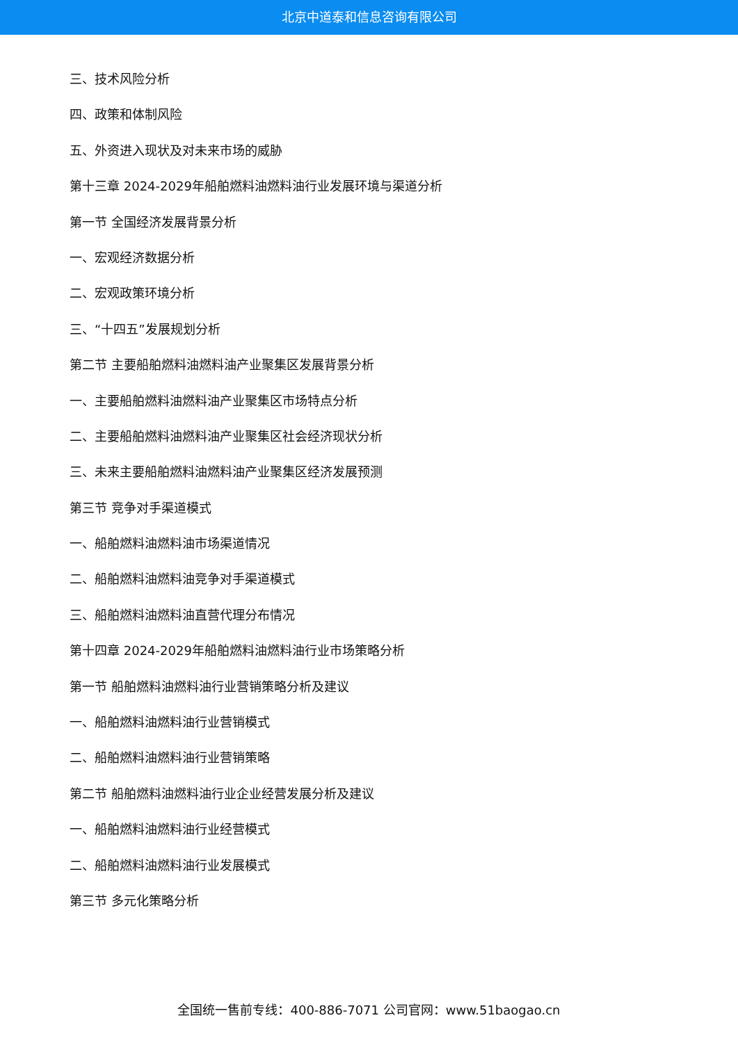北京中道泰和信息咨询有限公司
三、技术风险分析
四、政策和体制风险
五、外资进入现状及对未来市场的威胁
第十三章 2024-2029年船舶燃料油燃料油行业发展环境与渠道分析
第一节 全国经济发展背景分析
一、宏观经济数据分析
二、宏观政策环境分析
三、“十四五”发展规划分析
第二节 主要船舶燃料油燃料油产业聚集区发展背景分析
一、主要船舶燃料油燃料油产业聚集区市场特点分析
二、主要船舶燃料油燃料油产业聚集区社会经济现状分析
三、未来主要船舶燃料油燃料油产业聚集区经济发展预测
第三节 竞争对手渠道模式
一、船舶燃料油燃料油市场渠道情况
二、船舶燃料油燃料油竞争对手渠道模式
三、船舶燃料油燃料油直营代理分布情况
第十四章 2024-2029年船舶燃料油燃料油行业市场策略分析
第一节 船舶燃料油燃料油行业营销策略分析及建议
一、船舶燃料油燃料油行业营销模式
二、船舶燃料油燃料油行业营销策略
第二节 船舶燃料油燃料油行业企业经营发展分析及建议
一、船舶燃料油燃料油行业经营模式
二、船舶燃料油燃料油行业发展模式
第三节 多元化策略分析
全国统一售前专线：400-886-7071 公司官网：www.51baogao.cn